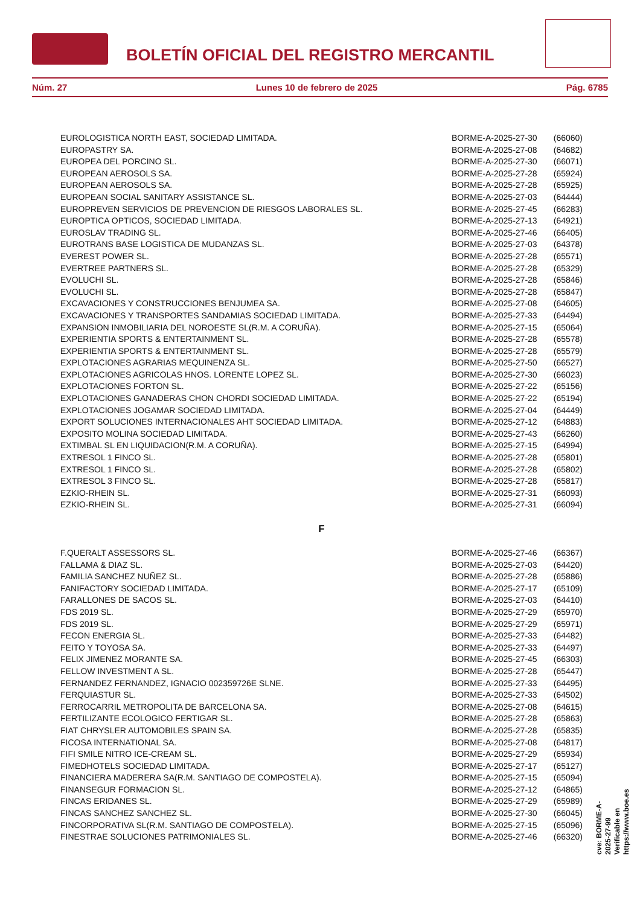BOLETÍN OFICIAL DEL REGISTRO MERCANTIL
Núm. 27 Lunes 10 de febrero de 2025 Pág. 6785
| EUROLOGISTICA NORTH EAST, SOCIEDAD LIMITADA. | BORME-A-2025-27-30 | (66060) |
| EUROPASTRY SA. | BORME-A-2025-27-08 | (64682) |
| EUROPEA DEL PORCINO SL. | BORME-A-2025-27-30 | (66071) |
| EUROPEAN AEROSOLS SA. | BORME-A-2025-27-28 | (65924) |
| EUROPEAN AEROSOLS SA. | BORME-A-2025-27-28 | (65925) |
| EUROPEAN SOCIAL SANITARY ASSISTANCE SL. | BORME-A-2025-27-03 | (64444) |
| EUROPREVEN SERVICIOS DE PREVENCION DE RIESGOS LABORALES SL. | BORME-A-2025-27-45 | (66283) |
| EUROPTICA OPTICOS, SOCIEDAD LIMITADA. | BORME-A-2025-27-13 | (64921) |
| EUROSLAV TRADING SL. | BORME-A-2025-27-46 | (66405) |
| EUROTRANS BASE LOGISTICA DE MUDANZAS SL. | BORME-A-2025-27-03 | (64378) |
| EVEREST POWER SL. | BORME-A-2025-27-28 | (65571) |
| EVERTREE PARTNERS SL. | BORME-A-2025-27-28 | (65329) |
| EVOLUCHI SL. | BORME-A-2025-27-28 | (65846) |
| EVOLUCHI SL. | BORME-A-2025-27-28 | (65847) |
| EXCAVACIONES Y CONSTRUCCIONES BENJUMEA SA. | BORME-A-2025-27-08 | (64605) |
| EXCAVACIONES Y TRANSPORTES SANDAMIAS SOCIEDAD LIMITADA. | BORME-A-2025-27-33 | (64494) |
| EXPANSION INMOBILIARIA DEL NOROESTE SL(R.M. A CORUÑA). | BORME-A-2025-27-15 | (65064) |
| EXPERIENTIA SPORTS & ENTERTAINMENT SL. | BORME-A-2025-27-28 | (65578) |
| EXPERIENTIA SPORTS & ENTERTAINMENT SL. | BORME-A-2025-27-28 | (65579) |
| EXPLOTACIONES AGRARIAS MEQUINENZA SL. | BORME-A-2025-27-50 | (66527) |
| EXPLOTACIONES AGRICOLAS HNOS. LORENTE LOPEZ SL. | BORME-A-2025-27-30 | (66023) |
| EXPLOTACIONES FORTON SL. | BORME-A-2025-27-22 | (65156) |
| EXPLOTACIONES GANADERAS CHON CHORDI SOCIEDAD LIMITADA. | BORME-A-2025-27-22 | (65194) |
| EXPLOTACIONES JOGAMAR SOCIEDAD LIMITADA. | BORME-A-2025-27-04 | (64449) |
| EXPORT SOLUCIONES INTERNACIONALES AHT SOCIEDAD LIMITADA. | BORME-A-2025-27-12 | (64883) |
| EXPOSITO MOLINA SOCIEDAD LIMITADA. | BORME-A-2025-27-43 | (66260) |
| EXTIMBAL SL EN LIQUIDACION(R.M. A CORUÑA). | BORME-A-2025-27-15 | (64994) |
| EXTRESOL 1 FINCO SL. | BORME-A-2025-27-28 | (65801) |
| EXTRESOL 1 FINCO SL. | BORME-A-2025-27-28 | (65802) |
| EXTRESOL 3 FINCO SL. | BORME-A-2025-27-28 | (65817) |
| EZKIO-RHEIN SL. | BORME-A-2025-27-31 | (66093) |
| EZKIO-RHEIN SL. | BORME-A-2025-27-31 | (66094) |
| F | | |
| F.QUERALT ASSESSORS SL. | BORME-A-2025-27-46 | (66367) |
| FALLAMA & DIAZ SL. | BORME-A-2025-27-03 | (64420) |
| FAMILIA SANCHEZ NUÑEZ SL. | BORME-A-2025-27-28 | (65886) |
| FANIFACTORY SOCIEDAD LIMITADA. | BORME-A-2025-27-17 | (65109) |
| FARALLONES DE SACOS SL. | BORME-A-2025-27-03 | (64410) |
| FDS 2019 SL. | BORME-A-2025-27-29 | (65970) |
| FDS 2019 SL. | BORME-A-2025-27-29 | (65971) |
| FECON ENERGIA SL. | BORME-A-2025-27-33 | (64482) |
| FEITO Y TOYOSA SA. | BORME-A-2025-27-33 | (64497) |
| FELIX JIMENEZ MORANTE SA. | BORME-A-2025-27-45 | (66303) |
| FELLOW INVESTMENT A SL. | BORME-A-2025-27-28 | (65447) |
| FERNANDEZ FERNANDEZ, IGNACIO 002359726E SLNE. | BORME-A-2025-27-33 | (64495) |
| FERQUIASTUR SL. | BORME-A-2025-27-33 | (64502) |
| FERROCARRIL METROPOLITA DE BARCELONA SA. | BORME-A-2025-27-08 | (64615) |
| FERTILIZANTE ECOLOGICO FERTIGAR SL. | BORME-A-2025-27-28 | (65863) |
| FIAT CHRYSLER AUTOMOBILES SPAIN SA. | BORME-A-2025-27-28 | (65835) |
| FICOSA INTERNATIONAL SA. | BORME-A-2025-27-08 | (64817) |
| FIFI SMILE NITRO ICE-CREAM SL. | BORME-A-2025-27-29 | (65934) |
| FIMEDHOTELS SOCIEDAD LIMITADA. | BORME-A-2025-27-17 | (65127) |
| FINANCIERA MADERERA SA(R.M. SANTIAGO DE COMPOSTELA). | BORME-A-2025-27-15 | (65094) |
| FINANSEGUR FORMACION SL. | BORME-A-2025-27-12 | (64865) |
| FINCAS ERIDANES SL. | BORME-A-2025-27-29 | (65989) |
| FINCAS SANCHEZ SANCHEZ SL. | BORME-A-2025-27-30 | (66045) |
| FINCORPORATIVA SL(R.M. SANTIAGO DE COMPOSTELA). | BORME-A-2025-27-15 | (65096) |
| FINESTRAE SOLUCIONES PATRIMONIALES SL. | BORME-A-2025-27-46 | (66320) |
cve: BORME-A-2025-27-99
Verificable en https://www.boe.es